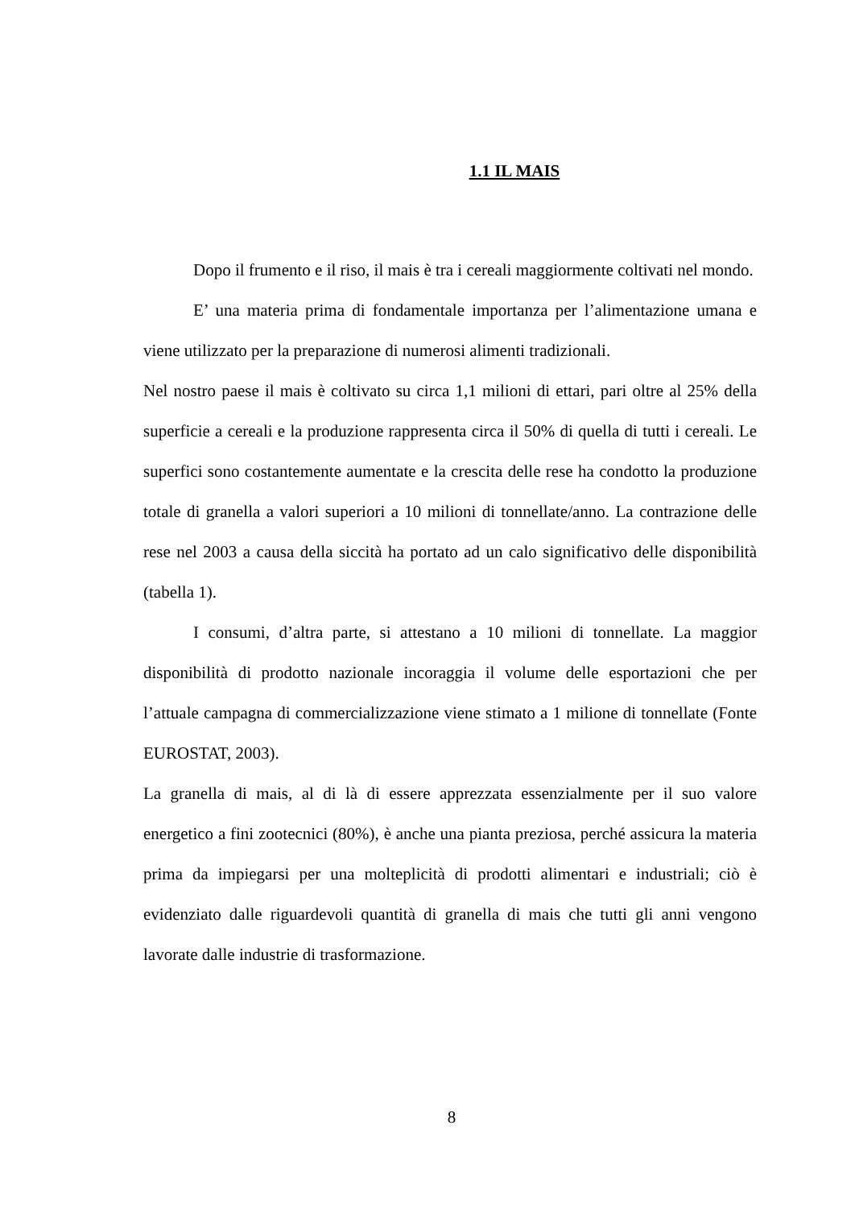1.1 IL MAIS
Dopo il frumento e il riso, il mais è tra i cereali maggiormente coltivati nel mondo.
E’ una materia prima di fondamentale importanza per l’alimentazione umana e viene utilizzato per la preparazione di numerosi alimenti tradizionali.
Nel nostro paese il mais è coltivato su circa 1,1 milioni di ettari, pari oltre al 25% della superficie a cereali e la produzione rappresenta circa il 50% di quella di tutti i cereali. Le superfici sono costantemente aumentate e la crescita delle rese ha condotto la produzione totale di granella a valori superiori a 10 milioni di tonnellate/anno. La contrazione delle rese nel 2003 a causa della siccità ha portato ad un calo significativo delle disponibilità (tabella 1).
I consumi, d’altra parte, si attestano a 10 milioni di tonnellate. La maggior disponibilità di prodotto nazionale incoraggia il volume delle esportazioni che per l’attuale campagna di commercializzazione viene stimato a 1 milione di tonnellate (Fonte EUROSTAT, 2003).
La granella di mais, al di là di essere apprezzata essenzialmente per il suo valore energetico a fini zootecnici (80%), è anche una pianta preziosa, perché assicura la materia prima da impiegarsi per una molteplicità di prodotti alimentari e industriali; ciò è evidenziato dalle riguardevoli quantità di granella di mais che tutti gli anni vengono lavorate dalle industrie di trasformazione.
8